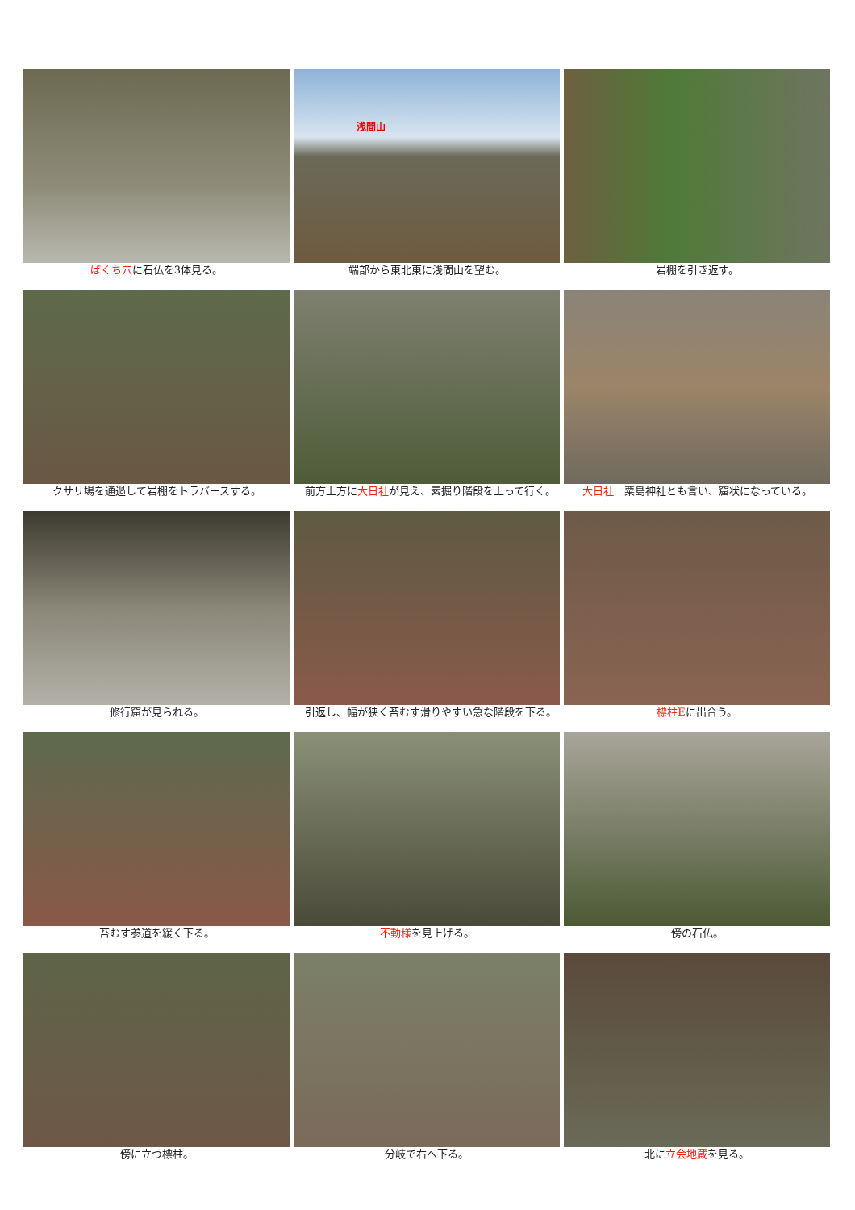ばくち穴に石仏を3体見る。
浅間山
端部から東北東に浅間山を望む。
岩棚を引き返す。
クサリ場を通過して岩棚をトラバースする。
前方上方に大日社が見え、素掘り階段を上って行く。
大日社　粟島神社とも言い、窟状になっている。
修行窟が見られる。
引返し、幅が狭く苔むす滑りやすい急な階段を下る。
標柱Eに出合う。
苔むす参道を緩く下る。
不動様を見上げる。
傍の石仏。
傍に立つ標柱。
分岐で右へ下る。
北に立会地蔵を見る。